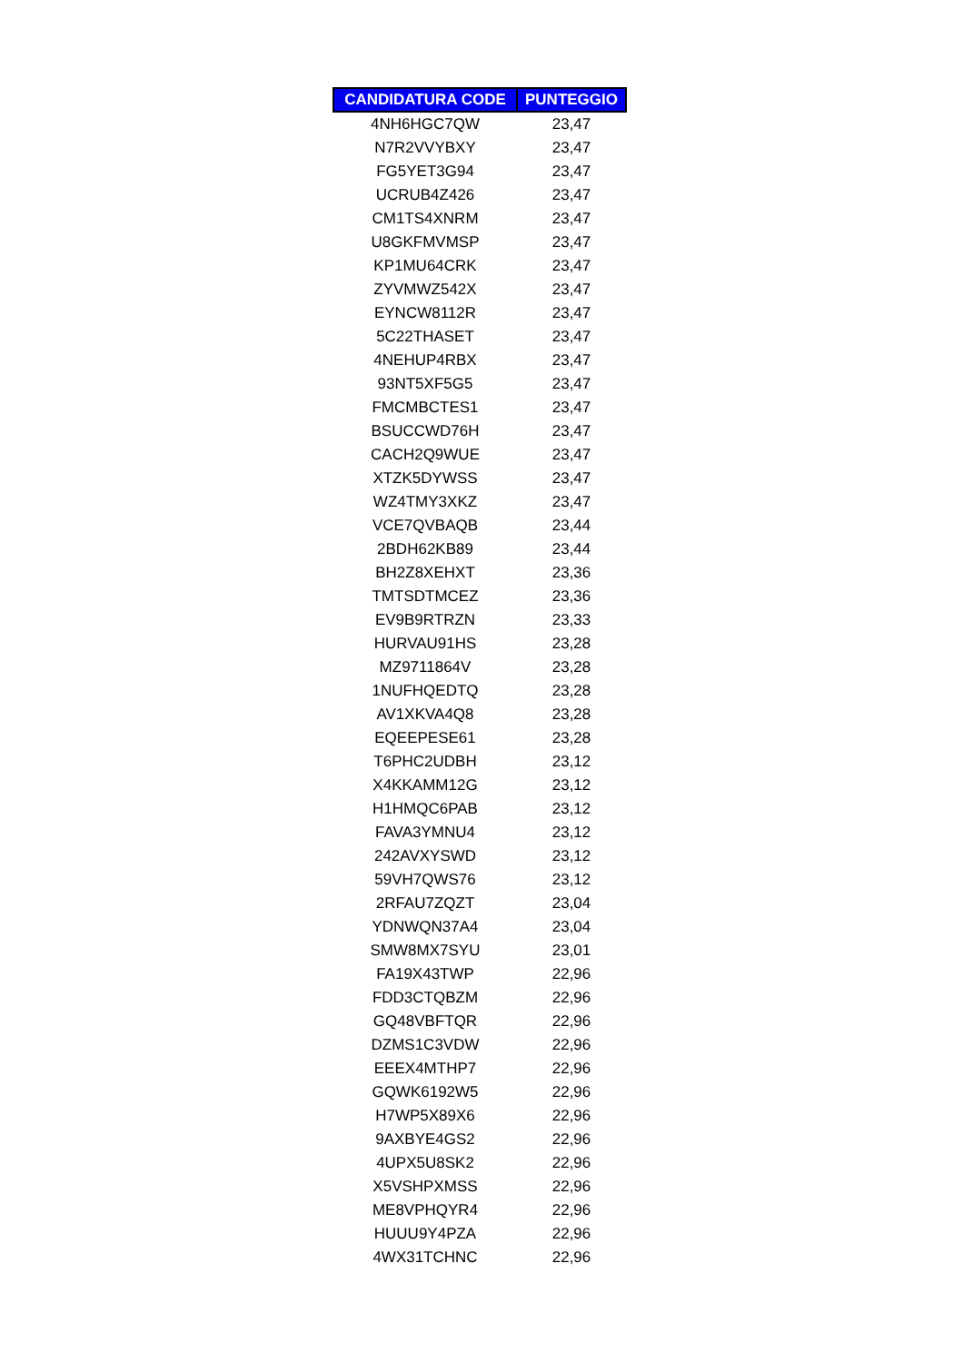| CANDIDATURA CODE | PUNTEGGIO |
| --- | --- |
| 4NH6HGC7QW | 23,47 |
| N7R2VVYBXY | 23,47 |
| FG5YET3G94 | 23,47 |
| UCRUB4Z426 | 23,47 |
| CM1TS4XNRM | 23,47 |
| U8GKFMVMSP | 23,47 |
| KP1MU64CRK | 23,47 |
| ZYVMWZ542X | 23,47 |
| EYNCW8112R | 23,47 |
| 5C22THASET | 23,47 |
| 4NEHUP4RBX | 23,47 |
| 93NT5XF5G5 | 23,47 |
| FMCMBCTES1 | 23,47 |
| BSUCCWD76H | 23,47 |
| CACH2Q9WUE | 23,47 |
| XTZK5DYWSS | 23,47 |
| WZ4TMY3XKZ | 23,47 |
| VCE7QVBAQB | 23,44 |
| 2BDH62KB89 | 23,44 |
| BH2Z8XEHXT | 23,36 |
| TMTSDTMCEZ | 23,36 |
| EV9B9RTRZN | 23,33 |
| HURVAU91HS | 23,28 |
| MZ9711864V | 23,28 |
| 1NUFHQEDTQ | 23,28 |
| AV1XKVA4Q8 | 23,28 |
| EQEEPESE61 | 23,28 |
| T6PHC2UDBH | 23,12 |
| X4KKAMM12G | 23,12 |
| H1HMQC6PAB | 23,12 |
| FAVA3YMNU4 | 23,12 |
| 242AVXYSWD | 23,12 |
| 59VH7QWS76 | 23,12 |
| 2RFAU7ZQZT | 23,04 |
| YDNWQN37A4 | 23,04 |
| SMW8MX7SYU | 23,01 |
| FA19X43TWP | 22,96 |
| FDD3CTQBZM | 22,96 |
| GQ48VBFTQR | 22,96 |
| DZMS1C3VDW | 22,96 |
| EEEX4MTHP7 | 22,96 |
| GQWK6192W5 | 22,96 |
| H7WP5X89X6 | 22,96 |
| 9AXBYE4GS2 | 22,96 |
| 4UPX5U8SK2 | 22,96 |
| X5VSHPXMSS | 22,96 |
| ME8VPHQYR4 | 22,96 |
| HUUU9Y4PZA | 22,96 |
| 4WX31TCHNC | 22,96 |